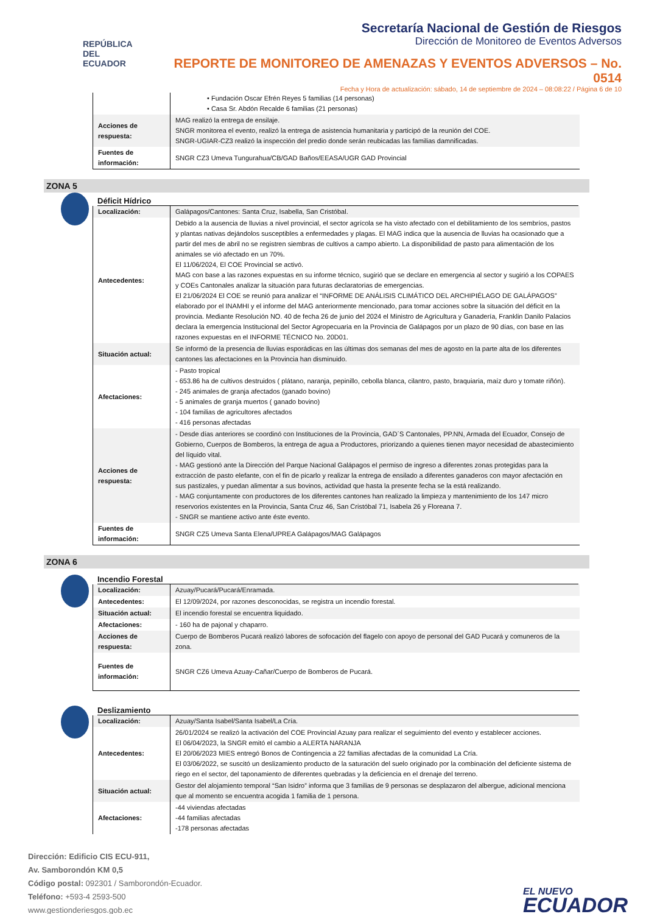REPÚBLICA
DEL ECUADOR
Secretaría Nacional de Gestión de Riesgos
Dirección de Monitoreo de Eventos Adversos
REPORTE DE MONITOREO DE AMENAZAS Y EVENTOS ADVERSOS – No. 0514
Fecha y Hora de actualización: sábado, 14 de septiembre de 2024 – 08:08:22 / Página 6 de 10
| | • Fundación Oscar Efrén Reyes 5 familias (14 personas) • Casa Sr. Abdón Recalde 6 familias (21 personas) |
| Acciones de respuesta: | MAG realizó la entrega de ensilaje. SNGR monitorea el evento, realizó la entrega de asistencia humanitaria y participó de la reunión del COE. SNGR-UGIAR-CZ3 realizó la inspección del predio donde serán reubicadas las familias damnificadas. |
| Fuentes de información: | SNGR CZ3 Umeva Tungurahua/CB/GAD Baños/EEASA/UGR GAD Provincial |
ZONA 5
Déficit Hídrico
| Localización: | Galápagos/Cantones: Santa Cruz, Isabella, San Cristóbal. |
| Antecedentes: | Debido a la ausencia de lluvias a nivel provincial, el sector agrícola se ha visto afectado con el debilitamiento de los sembríos, pastos y plantas nativas dejándolos susceptibles a enfermedades y plagas. El MAG indica que la ausencia de lluvias ha ocasionado que a partir del mes de abril no se registren siembras de cultivos a campo abierto. La disponibilidad de pasto para alimentación de los animales se vió afectado en un 70%. El 11/06/2024, El COE Provincial se activó. MAG con base a las razones expuestas en su informe técnico, sugirió que se declare en emergencia al sector y sugirió a los COPAES y COEs Cantonales analizar la situación para futuras declaratorias de emergencias. El 21/06/2024 El COE se reunió para analizar el “INFORME DE ANÁLISIS CLIMÁTICO DEL ARCHIPIÉLAGO DE GALÁPAGOS” elaborado por el INAMHI y el informe del MAG anteriormente mencionado, para tomar acciones sobre la situación del déficit en la provincia. Mediante Resolución NO. 40 de fecha 26 de junio del 2024 el Ministro de Agricultura y Ganadería, Franklin Danilo Palacios declara la emergencia Institucional del Sector Agropecuaria en la Provincia de Galápagos por un plazo de 90 días, con base en las razones expuestas en el INFORME TÉCNICO No. 20D01. |
| Situación actual: | Se informó de la presencia de lluvias esporádicas en las últimas dos semanas del mes de agosto en la parte alta de los diferentes cantones las afectaciones en la Provincia han disminuido. |
| Afectaciones: | - Pasto tropical - 653.86 ha de cultivos destruidos ( plátano, naranja, pepinillo, cebolla blanca, cilantro, pasto, braquiaria, maíz duro y tomate riñón). - 245 animales de granja afectados (ganado bovino) - 5 animales de granja muertos ( ganado bovino) - 104 familias de agricultores afectados - 416 personas afectadas |
| Acciones de respuesta: | - Desde días anteriores se coordinó con Instituciones de la Provincia, GAD´S Cantonales, PP.NN, Armada del Ecuador, Consejo de Gobierno, Cuerpos de Bomberos, la entrega de agua a Productores, priorizando a quienes tienen mayor necesidad de abastecimiento del líquido vital. - MAG gestionó ante la Dirección del Parque Nacional Galápagos el permiso de ingreso a diferentes zonas protegidas para la extracción de pasto elefante, con el fin de picarlo y realizar la entrega de ensilado a diferentes ganaderos con mayor afectación en sus pastizales, y puedan alimentar a sus bovinos, actividad que hasta la presente fecha se la está realizando. - MAG conjuntamente con productores de los diferentes cantones han realizado la limpieza y mantenimiento de los 147 micro reservorios existentes en la Provincia, Santa Cruz 46, San Cristóbal 71, Isabela 26 y Floreana 7. - SNGR se mantiene activo ante éste evento. |
| Fuentes de información: | SNGR CZ5 Umeva Santa Elena/UPREA Galápagos/MAG Galápagos |
ZONA 6
Incendio Forestal
| Localización: | Azuay/Pucará/Pucará/Enramada. |
| Antecedentes: | El 12/09/2024, por razones desconocidas, se registra un incendio forestal. |
| Situación actual: | El incendio forestal se encuentra liquidado. |
| Afectaciones: | - 160 ha de pajonal y chaparro. |
| Acciones de respuesta: | Cuerpo de Bomberos Pucará realizó labores de sofocación del flagelo con apoyo de personal del GAD Pucará y comuneros de la zona. |
| Fuentes de información: | SNGR CZ6 Umeva Azuay-Cañar/Cuerpo de Bomberos de Pucará. |
Deslizamiento
| Localización: | Azuay/Santa Isabel/Santa Isabel/La Cría. |
| Antecedentes: | 26/01/2024 se realizó la activación del COE Provincial Azuay para realizar el seguimiento del evento y establecer acciones. El 06/04/2023, la SNGR emitó el cambio a ALERTA NARANJA El 20/06/2023 MIES entregó Bonos de Contingencia a 22 familias afectadas de la comunidad La Cría. El 03/06/2022, se suscitó un deslizamiento producto de la saturación del suelo originado por la combinación del deficiente sistema de riego en el sector, del taponamiento de diferentes quebradas y la deficiencia en el drenaje del terreno. |
| Situación actual: | Gestor del alojamiento temporal “San Isidro” informa que 3 familias de 9 personas se desplazaron del albergue, adicional menciona que al momento se encuentra acogida 1 familia de 1 persona. |
| Afectaciones: | -44 viviendas afectadas -44 familias afectadas -178 personas afectadas |
Dirección: Edificio CIS ECU-911,
Av. Samborondón KM 0,5
Código postal: 092301 / Samborondón-Ecuador.
Teléfono: +593-4 2593-500
www.gestionderiesgos.gob.ec
EL NUEVO
ECUADOR